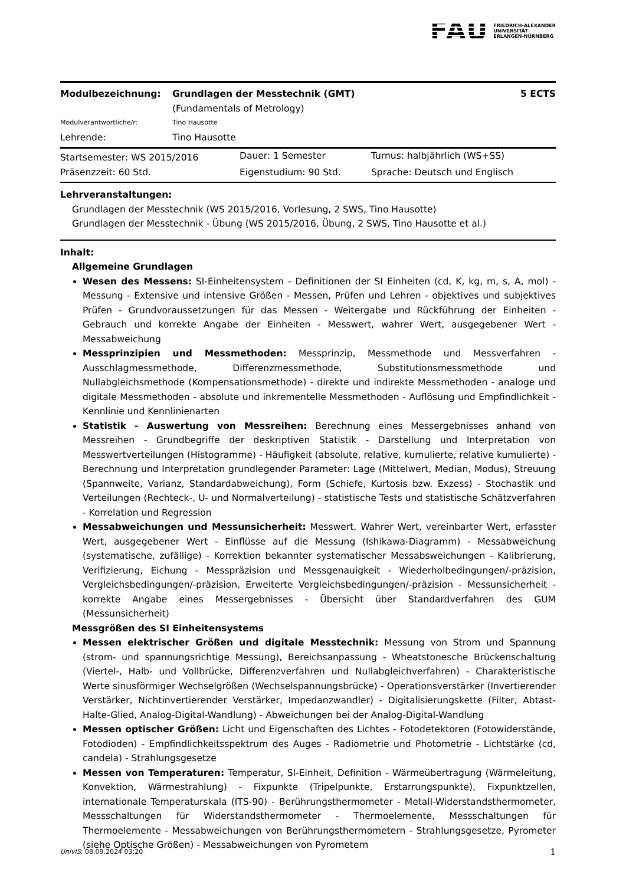FAU FRIEDRICH-ALEXANDER
UNIVERSITÄT
ERLANGEN-NÜRNBERG
| Modulbezeichnung: | Grundlagen der Messtechnik (GMT) (Fundamentals of Metrology) | 5 ECTS |
| Modulverantwortliche/r: | Tino Hausotte | |
| Lehrende: | Tino Hausotte | |
| Startsemester: WS 2015/2016 | Dauer: 1 Semester | Turnus: halbjährlich (WS+SS) |
| Präsenzzeit: 60 Std. | Eigenstudium: 90 Std. | Sprache: Deutsch und Englisch |
Lehrveranstaltungen:
Grundlagen der Messtechnik (WS 2015/2016, Vorlesung, 2 SWS, Tino Hausotte)
Grundlagen der Messtechnik - Übung (WS 2015/2016, Übung, 2 SWS, Tino Hausotte et al.)
Inhalt:
Allgemeine Grundlagen
Wesen des Messens: SI-Einheitensystem - Definitionen der SI Einheiten (cd, K, kg, m, s, A, mol) - Messung - Extensive und intensive Größen - Messen, Prüfen und Lehren - objektives und subjektives Prüfen - Grundvoraussetzungen für das Messen - Weitergabe und Rückführung der Einheiten - Gebrauch und korrekte Angabe der Einheiten - Messwert, wahrer Wert, ausgegebener Wert - Messabweichung
Messprinzipien und Messmethoden: Messprinzip, Messmethode und Messverfahren - Ausschlagmessmethode, Differenzmessmethode, Substitutionsmessmethode und Nullabgleichsmethode (Kompensationsmethode) - direkte und indirekte Messmethoden - analoge und digitale Messmethoden - absolute und inkrementelle Messmethoden - Auflösung und Empfindlichkeit - Kennlinie und Kennlinienarten
Statistik - Auswertung von Messreihen: Berechnung eines Messergebnisses anhand von Messreihen - Grundbegriffe der deskriptiven Statistik - Darstellung und Interpretation von Messwertverteilungen (Histogramme) - Häufigkeit (absolute, relative, kumulierte, relative kumulierte) - Berechnung und Interpretation grundlegender Parameter: Lage (Mittelwert, Median, Modus), Streuung (Spannweite, Varianz, Standardabweichung), Form (Schiefe, Kurtosis bzw. Exzess) - Stochastik und Verteilungen (Rechteck-, U- und Normalverteilung) - statistische Tests und statistische Schätzverfahren - Korrelation und Regression
Messabweichungen und Messunsicherheit: Messwert, Wahrer Wert, vereinbarter Wert, erfasster Wert, ausgegebener Wert - Einflüsse auf die Messung (Ishikawa-Diagramm) - Messabweichung (systematische, zufällige) - Korrektion bekannter systematischer Messabsweichungen - Kalibrierung, Verifizierung, Eichung - Messpräzision und Messgenauigkeit - Wiederholbedingungen/-präzision, Vergleichsbedingungen/-präzision, Erweiterte Vergleichsbedingungen/-präzision - Messunsicherheit - korrekte Angabe eines Messergebnisses - Übersicht über Standardverfahren des GUM (Messunsicherheit)
Messgrößen des SI Einheitensystems
Messen elektrischer Größen und digitale Messtechnik: Messung von Strom und Spannung (strom- und spannungsrichtige Messung), Bereichsanpassung - Wheatstonesche Brückenschaltung (Viertel-, Halb- und Vollbrücke, Differenzverfahren und Nullabgleichverfahren) - Charakteristische Werte sinusförmiger Wechselgrößen (Wechselspannungsbrücke) - Operationsverstärker (Invertierender Verstärker, Nichtinvertierender Verstärker, Impedanzwandler) - Digitalisierungskette (Filter, Abtast-Halte-Glied, Analog-Digital-Wandlung) - Abweichungen bei der Analog-Digital-Wandlung
Messen optischer Größen: Licht und Eigenschaften des Lichtes - Fotodetektoren (Fotowiderstände, Fotodioden) - Empfindlichkeitsspektrum des Auges - Radiometrie und Photometrie - Lichtstärke (cd, candela) - Strahlungsgesetze
Messen von Temperaturen: Temperatur, SI-Einheit, Definition - Wärmeübertragung (Wärmeleitung, Konvektion, Wärmestrahlung) - Fixpunkte (Tripelpunkte, Erstarrungspunkte), Fixpunktzellen, internationale Temperaturskala (ITS-90) - Berührungsthermometer - Metall-Widerstandsthermometer, Messschaltungen für Widerstandsthermometer - Thermoelemente, Messschaltungen für Thermoelemente - Messabweichungen von Berührungsthermometern - Strahlungsgesetze, Pyrometer (siehe Optische Größen) - Messabweichungen von Pyrometern
UnivIS: 08.09.2024 03:20 1